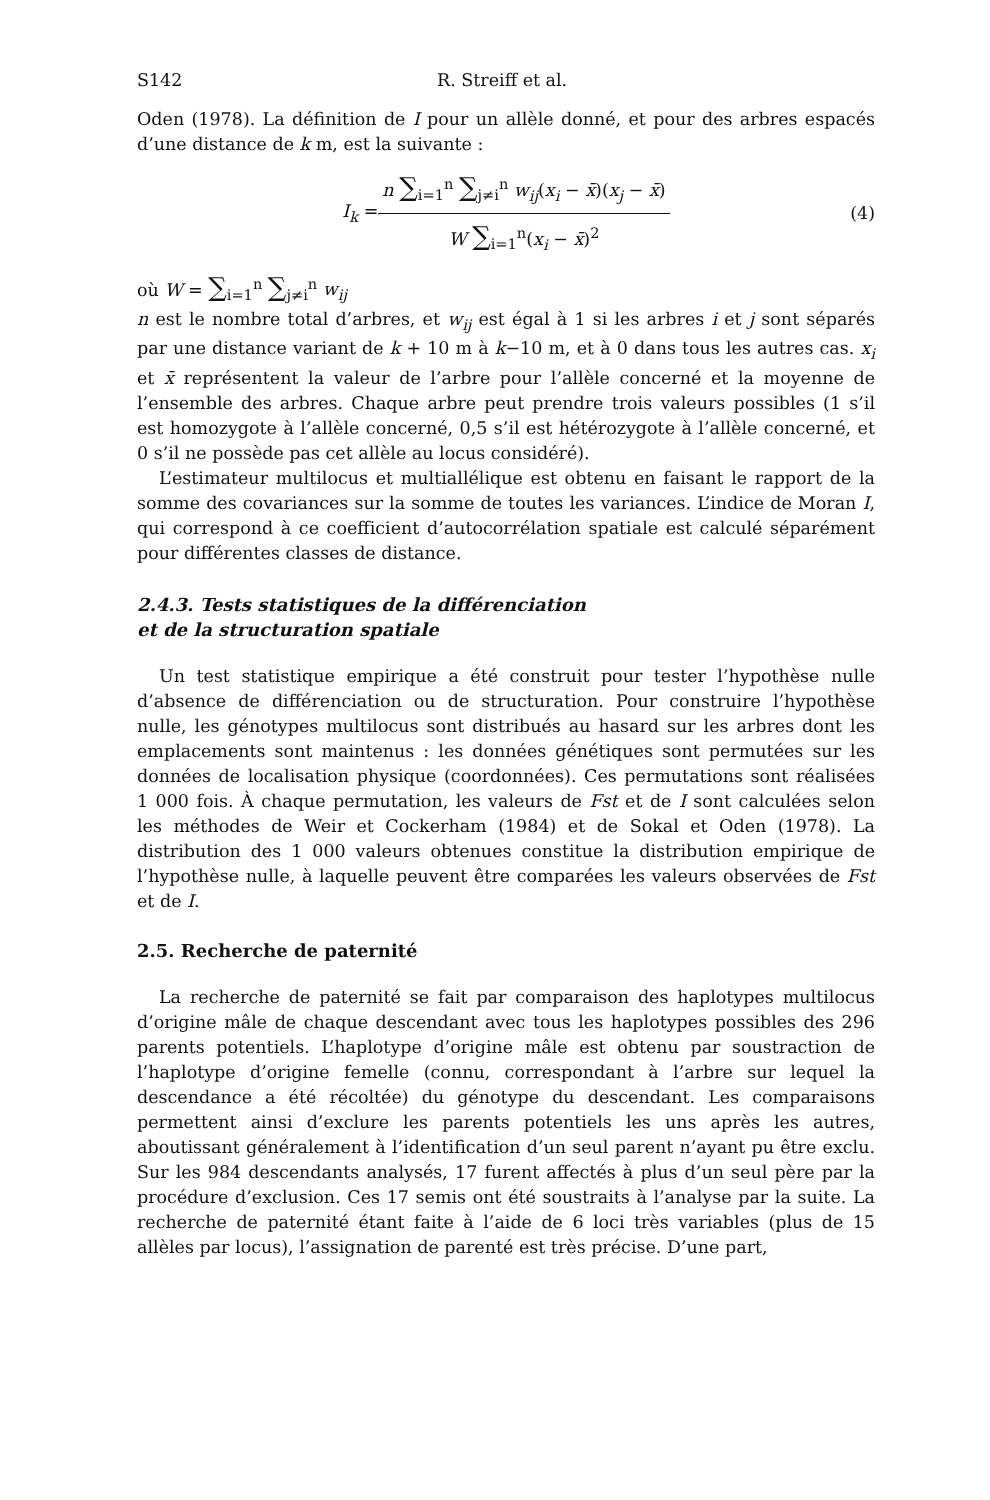S142 R. Streiff et al.
Oden (1978). La définition de I pour un allèle donné, et pour des arbres espacés d’une distance de k m, est la suivante :
I<sub>k</sub> =
n ∑<sub>i=1</sub><sup>n</sup> ∑<sub>j≠i</sub><sup>n</sup> w<sub>ij</sub>(x<sub>i</sub> − x̄)(x<sub>j</sub> − x̄)
W ∑<sub>i=1</sub><sup>n</sup>(x<sub>i</sub> − x̄)<sup>2</sup>
(4)
où W = ∑<sub>i=1</sub><sup>n</sup> ∑<sub>j≠i</sub><sup>n</sup> w<sub>ij</sub>
n est le nombre total d’arbres, et w<sub>ij</sub> est égal à 1 si les arbres i et j sont séparés par une distance variant de k + 10 m à k−10 m, et à 0 dans tous les autres cas. x<sub>i</sub> et x̄ représentent la valeur de l’arbre pour l’allèle concerné et la moyenne de l’ensemble des arbres. Chaque arbre peut prendre trois valeurs possibles (1 s’il est homozygote à l’allèle concerné, 0,5 s’il est hétérozygote à l’allèle concerné, et 0 s’il ne possède pas cet allèle au locus considéré).
L’estimateur multilocus et multiallélique est obtenu en faisant le rapport de la somme des covariances sur la somme de toutes les variances. L’indice de Moran I, qui correspond à ce coefficient d’autocorrélation spatiale est calculé séparément pour différentes classes de distance.
2.4.3. Tests statistiques de la différenciation
et de la structuration spatiale
Un test statistique empirique a été construit pour tester l’hypothèse nulle d’absence de différenciation ou de structuration. Pour construire l’hypothèse nulle, les génotypes multilocus sont distribués au hasard sur les arbres dont les emplacements sont maintenus : les données génétiques sont permutées sur les données de localisation physique (coordonnées). Ces permutations sont réalisées 1 000 fois. À chaque permutation, les valeurs de Fst et de I sont calculées selon les méthodes de Weir et Cockerham (1984) et de Sokal et Oden (1978). La distribution des 1 000 valeurs obtenues constitue la distribution empirique de l’hypothèse nulle, à laquelle peuvent être comparées les valeurs observées de Fst et de I.
2.5. Recherche de paternité
La recherche de paternité se fait par comparaison des haplotypes multilocus d’origine mâle de chaque descendant avec tous les haplotypes possibles des 296 parents potentiels. L’haplotype d’origine mâle est obtenu par soustraction de l’haplotype d’origine femelle (connu, correspondant à l’arbre sur lequel la descendance a été récoltée) du génotype du descendant. Les comparaisons permettent ainsi d’exclure les parents potentiels les uns après les autres, aboutissant généralement à l’identification d’un seul parent n’ayant pu être exclu. Sur les 984 descendants analysés, 17 furent affectés à plus d’un seul père par la procédure d’exclusion. Ces 17 semis ont été soustraits à l’analyse par la suite. La recherche de paternité étant faite à l’aide de 6 loci très variables (plus de 15 allèles par locus), l’assignation de parenté est très précise. D’une part,